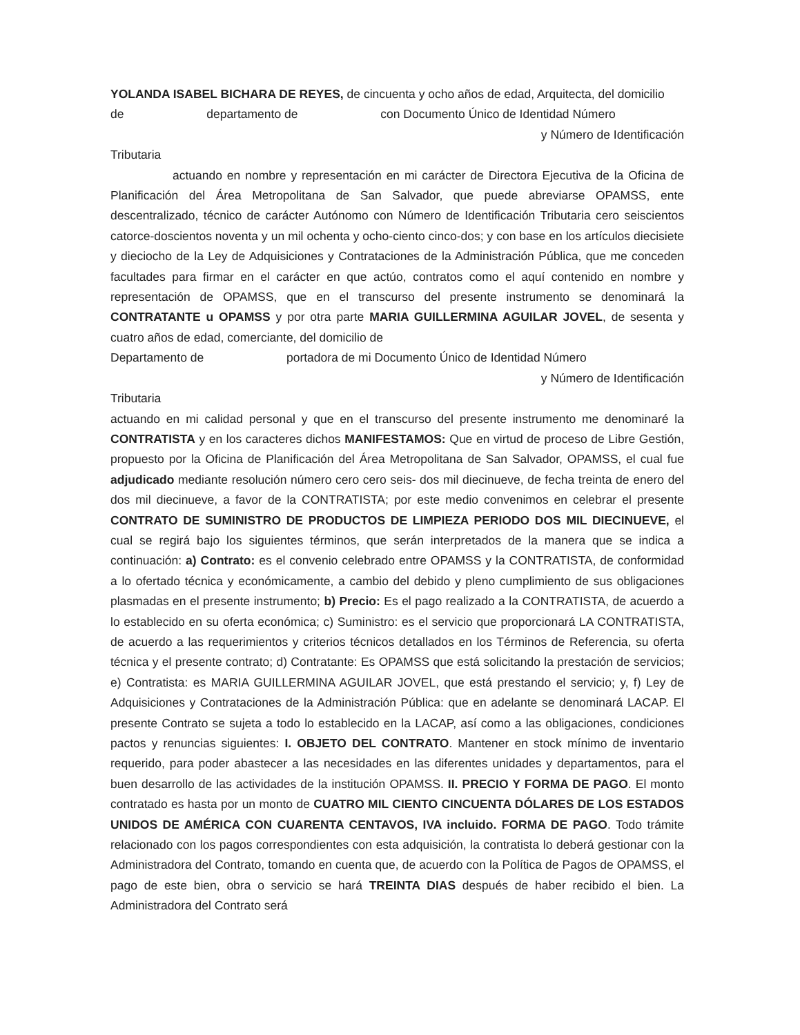YOLANDA ISABEL BICHARA DE REYES, de cincuenta y ocho años de edad, Arquitecta, del domicilio
de departamento de con Documento Único de Identidad Número
y Número de Identificación
Tributaria
actuando en nombre y representación en mi carácter de Directora Ejecutiva de la Oficina de Planificación del Área Metropolitana de San Salvador, que puede abreviarse OPAMSS, ente descentralizado, técnico de carácter Autónomo con Número de Identificación Tributaria cero seiscientos catorce-doscientos noventa y un mil ochenta y ocho-ciento cinco-dos; y con base en los artículos diecisiete y dieciocho de la Ley de Adquisiciones y Contrataciones de la Administración Pública, que me conceden facultades para firmar en el carácter en que actúo, contratos como el aquí contenido en nombre y representación de OPAMSS, que en el transcurso del presente instrumento se denominará la CONTRATANTE u OPAMSS y por otra parte MARIA GUILLERMINA AGUILAR JOVEL, de sesenta y cuatro años de edad, comerciante, del domicilio de
Departamento de portadora de mi Documento Único de Identidad Número
y Número de Identificación
Tributaria
actuando en mi calidad personal y que en el transcurso del presente instrumento me denominaré la CONTRATISTA y en los caracteres dichos MANIFESTAMOS: Que en virtud de proceso de Libre Gestión, propuesto por la Oficina de Planificación del Área Metropolitana de San Salvador, OPAMSS, el cual fue adjudicado mediante resolución número cero cero seis- dos mil diecinueve, de fecha treinta de enero del dos mil diecinueve, a favor de la CONTRATISTA; por este medio convenimos en celebrar el presente CONTRATO DE SUMINISTRO DE PRODUCTOS DE LIMPIEZA PERIODO DOS MIL DIECINUEVE, el cual se regirá bajo los siguientes términos, que serán interpretados de la manera que se indica a continuación: a) Contrato: es el convenio celebrado entre OPAMSS y la CONTRATISTA, de conformidad a lo ofertado técnica y económicamente, a cambio del debido y pleno cumplimiento de sus obligaciones plasmadas en el presente instrumento; b) Precio: Es el pago realizado a la CONTRATISTA, de acuerdo a lo establecido en su oferta económica; c) Suministro: es el servicio que proporcionará LA CONTRATISTA, de acuerdo a las requerimientos y criterios técnicos detallados en los Términos de Referencia, su oferta técnica y el presente contrato; d) Contratante: Es OPAMSS que está solicitando la prestación de servicios; e) Contratista: es MARIA GUILLERMINA AGUILAR JOVEL, que está prestando el servicio; y, f) Ley de Adquisiciones y Contrataciones de la Administración Pública: que en adelante se denominará LACAP. El presente Contrato se sujeta a todo lo establecido en la LACAP, así como a las obligaciones, condiciones pactos y renuncias siguientes: I. OBJETO DEL CONTRATO. Mantener en stock mínimo de inventario requerido, para poder abastecer a las necesidades en las diferentes unidades y departamentos, para el buen desarrollo de las actividades de la institución OPAMSS. II. PRECIO Y FORMA DE PAGO. El monto contratado es hasta por un monto de CUATRO MIL CIENTO CINCUENTA DÓLARES DE LOS ESTADOS UNIDOS DE AMÉRICA CON CUARENTA CENTAVOS, IVA incluido. FORMA DE PAGO. Todo trámite relacionado con los pagos correspondientes con esta adquisición, la contratista lo deberá gestionar con la Administradora del Contrato, tomando en cuenta que, de acuerdo con la Política de Pagos de OPAMSS, el pago de este bien, obra o servicio se hará TREINTA DIAS después de haber recibido el bien. La Administradora del Contrato será